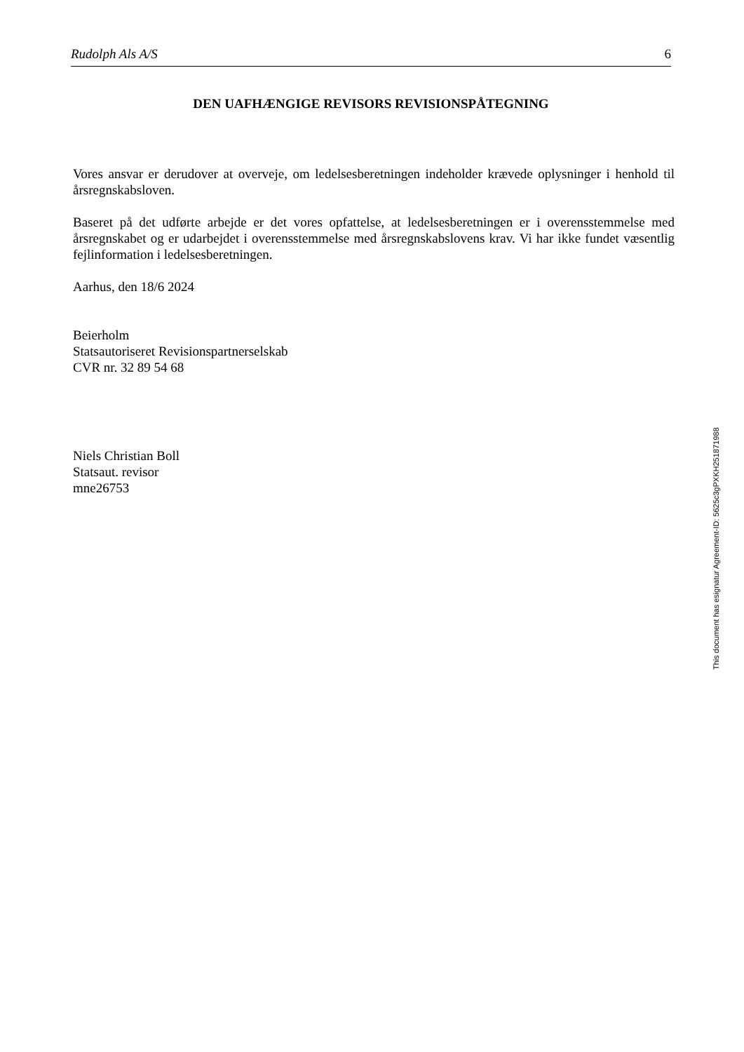Rudolph Als A/S 6
DEN UAFHÆNGIGE REVISORS REVISIONSPÅTEGNING
Vores ansvar er derudover at overveje, om ledelsesberetningen indeholder krævede oplysninger i henhold til årsregnskabsloven.
Baseret på det udførte arbejde er det vores opfattelse, at ledelsesberetningen er i overensstemmelse med årsregnskabet og er udarbejdet i overensstemmelse med årsregnskabslovens krav. Vi har ikke fundet væsentlig fejlinformation i ledelsesberetningen.
Aarhus, den 18/6 2024
Beierholm
Statsautoriseret Revisionspartnerselskab
CVR nr. 32 89 54 68
Niels Christian Boll
Statsaut. revisor
mne26753
This document has esignatur Agreement-ID: 5625c3gPXKH251871988